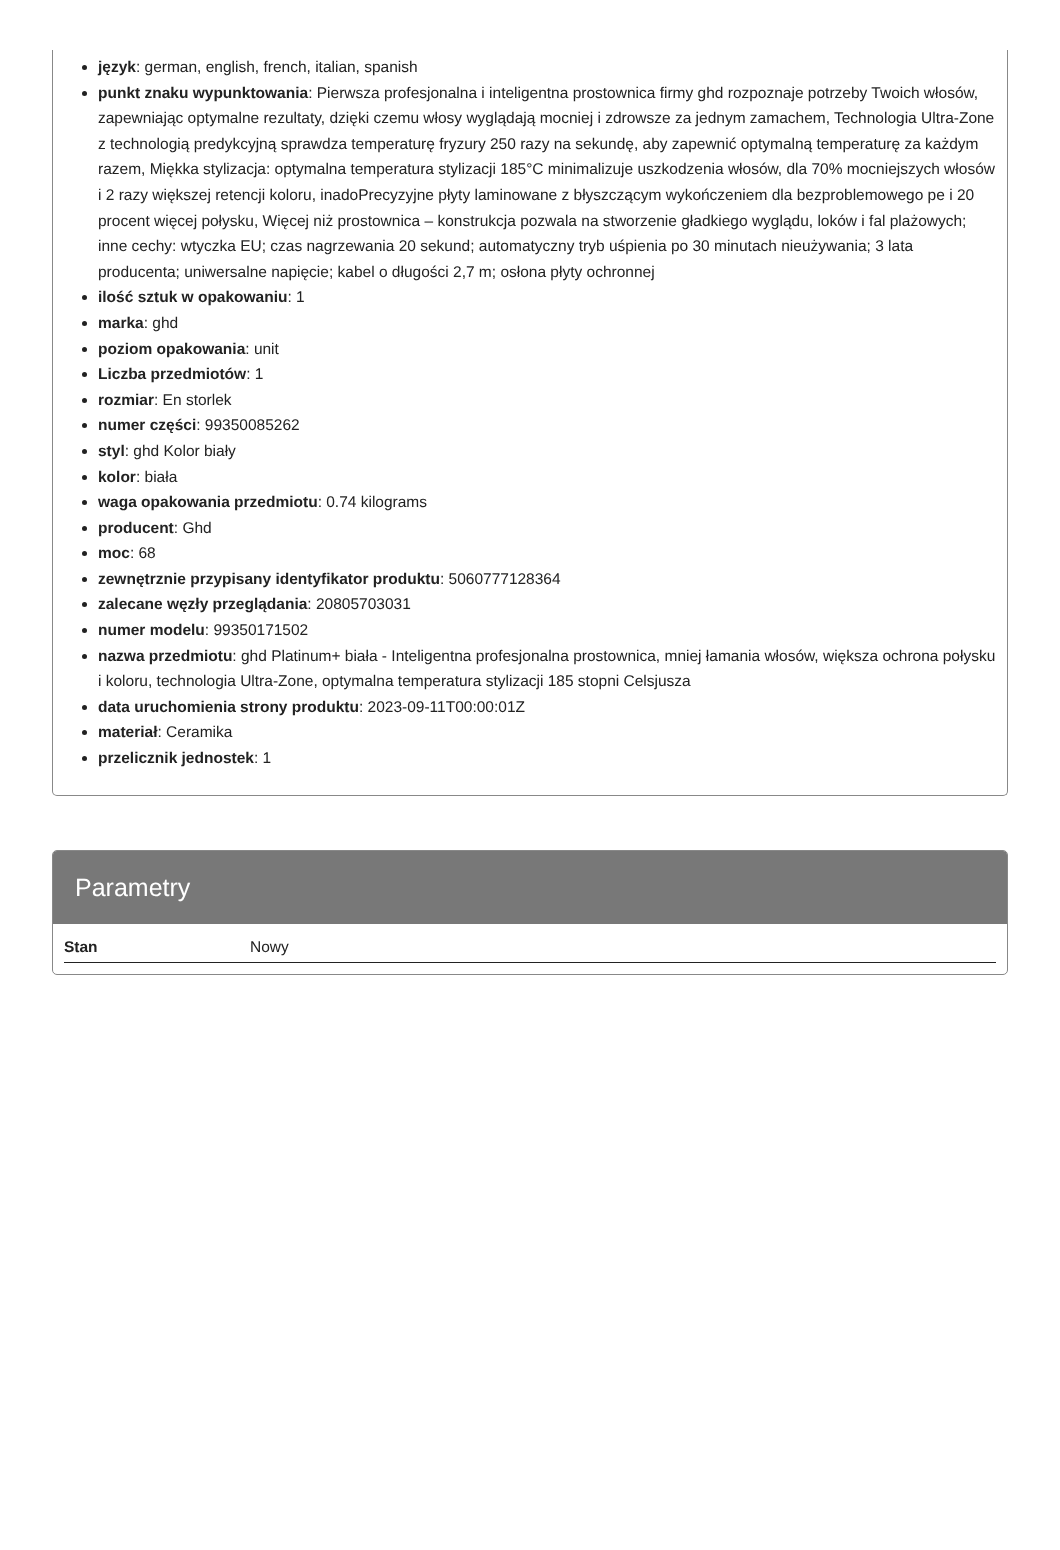język: german, english, french, italian, spanish
punkt znaku wypunktowania: Pierwsza profesjonalna i inteligentna prostownica firmy ghd rozpoznaje potrzeby Twoich włosów, zapewniając optymalne rezultaty, dzięki czemu włosy wyglądają mocniej i zdrowsze za jednym zamachem, Technologia Ultra-Zone z technologią predykcyjną sprawdza temperaturę fryzury 250 razy na sekundę, aby zapewnić optymalną temperaturę za każdym razem, Miękka stylizacja: optymalna temperatura stylizacji 185°C minimalizuje uszkodzenia włosów, dla 70% mocniejszych włosów i 2 razy większej retencji koloru, inadoPrecyzyjne płyty laminowane z błyszczącym wykończeniem dla bezproblemowego pe i 20 procent więcej połysku, Więcej niż prostownica – konstrukcja pozwala na stworzenie gładkiego wyglądu, loków i fal plażowych; inne cechy: wtyczka EU; czas nagrzewania 20 sekund; automatyczny tryb uśpienia po 30 minutach nieużywania; 3 lata producenta; uniwersalne napięcie; kabel o długości 2,7 m; osłona płyty ochronnej
ilość sztuk w opakowaniu: 1
marka: ghd
poziom opakowania: unit
Liczba przedmiotów: 1
rozmiar: En storlek
numer części: 99350085262
styl: ghd Kolor biały
kolor: biała
waga opakowania przedmiotu: 0.74 kilograms
producent: Ghd
moc: 68
zewnętrznie przypisany identyfikator produktu: 5060777128364
zalecane węzły przeglądania: 20805703031
numer modelu: 99350171502
nazwa przedmiotu: ghd Platinum+ biała - Inteligentna profesjonalna prostownica, mniej łamania włosów, większa ochrona połysku i koloru, technologia Ultra-Zone, optymalna temperatura stylizacji 185 stopni Celsjusza
data uruchomienia strony produktu: 2023-09-11T00:00:01Z
materiał: Ceramika
przelicznik jednostek: 1
Parametry
| Stan | Nowy |